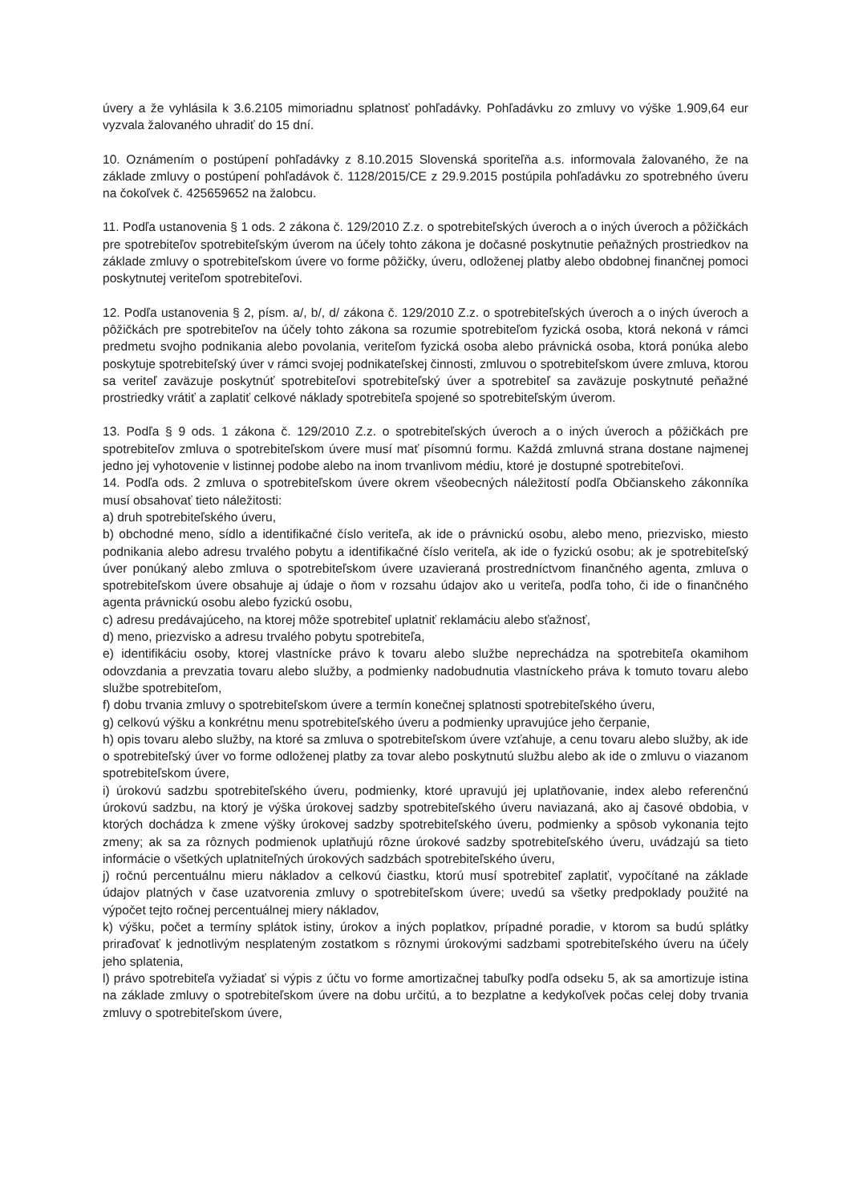úvery a že vyhlásila k 3.6.2105 mimoriadnu splatnosť pohľadávky. Pohľadávku zo zmluvy vo výške 1.909,64 eur vyzvala žalovaného uhradiť do 15 dní.
10. Oznámením o postúpení pohľadávky z 8.10.2015 Slovenská sporiteľňa a.s. informovala žalovaného, že na základe zmluvy o postúpení pohľadávok č. 1128/2015/CE z 29.9.2015 postúpila pohľadávku zo spotrebného úveru na čokoľvek č. 425659652 na žalobcu.
11. Podľa ustanovenia § 1 ods. 2 zákona č. 129/2010 Z.z. o spotrebiteľských úveroch a o iných úveroch a pôžičkách pre spotrebiteľov spotrebiteľským úverom na účely tohto zákona je dočasné poskytnutie peňažných prostriedkov na základe zmluvy o spotrebiteľskom úvere vo forme pôžičky, úveru, odloženej platby alebo obdobnej finančnej pomoci poskytnutej veriteľom spotrebiteľovi.
12. Podľa ustanovenia § 2, písm. a/, b/, d/ zákona č. 129/2010 Z.z. o spotrebiteľských úveroch a o iných úveroch a pôžičkách pre spotrebiteľov na účely tohto zákona sa rozumie spotrebiteľom fyzická osoba, ktorá nekoná v rámci predmetu svojho podnikania alebo povolania, veriteľom fyzická osoba alebo právnická osoba, ktorá ponúka alebo poskytuje spotrebiteľský úver v rámci svojej podnikateľskej činnosti, zmluvou o spotrebiteľskom úvere zmluva, ktorou sa veriteľ zaväzuje poskytnúť spotrebiteľovi spotrebiteľský úver a spotrebiteľ sa zaväzuje poskytnuté peňažné prostriedky vrátiť a zaplatiť celkové náklady spotrebiteľa spojené so spotrebiteľským úverom.
13. Podľa § 9 ods. 1 zákona č. 129/2010 Z.z. o spotrebiteľských úveroch a o iných úveroch a pôžičkách pre spotrebiteľov zmluva o spotrebiteľskom úvere musí mať písomnú formu. Každá zmluvná strana dostane najmenej jedno jej vyhotovenie v listinnej podobe alebo na inom trvanlivom médiu, ktoré je dostupné spotrebiteľovi.
14. Podľa ods. 2 zmluva o spotrebiteľskom úvere okrem všeobecných náležitostí podľa Občianskeho zákonníka musí obsahovať tieto náležitosti:
a) druh spotrebiteľského úveru,
b) obchodné meno, sídlo a identifikačné číslo veriteľa, ak ide o právnickú osobu, alebo meno, priezvisko, miesto podnikania alebo adresu trvalého pobytu a identifikačné číslo veriteľa, ak ide o fyzickú osobu; ak je spotrebiteľský úver ponúkaný alebo zmluva o spotrebiteľskom úvere uzavieraná prostredníctvom finančného agenta, zmluva o spotrebiteľskom úvere obsahuje aj údaje o ňom v rozsahu údajov ako u veriteľa, podľa toho, či ide o finančného agenta právnickú osobu alebo fyzickú osobu,
c) adresu predávajúceho, na ktorej môže spotrebiteľ uplatniť reklamáciu alebo sťažnosť,
d) meno, priezvisko a adresu trvalého pobytu spotrebiteľa,
e) identifikáciu osoby, ktorej vlastnícke právo k tovaru alebo službe neprechádza na spotrebiteľa okamihom odovzdania a prevzatia tovaru alebo služby, a podmienky nadobudnutia vlastníckeho práva k tomuto tovaru alebo službe spotrebiteľom,
f) dobu trvania zmluvy o spotrebiteľskom úvere a termín konečnej splatnosti spotrebiteľského úveru,
g) celkovú výšku a konkrétnu menu spotrebiteľského úveru a podmienky upravujúce jeho čerpanie,
h) opis tovaru alebo služby, na ktoré sa zmluva o spotrebiteľskom úvere vzťahuje, a cenu tovaru alebo služby, ak ide o spotrebiteľský úver vo forme odloženej platby za tovar alebo poskytnutú službu alebo ak ide o zmluvu o viazanom spotrebiteľskom úvere,
i) úrokovú sadzbu spotrebiteľského úveru, podmienky, ktoré upravujú jej uplatňovanie, index alebo referenčnú úrokovú sadzbu, na ktorý je výška úrokovej sadzby spotrebiteľského úveru naviazaná, ako aj časové obdobia, v ktorých dochádza k zmene výšky úrokovej sadzby spotrebiteľského úveru, podmienky a spôsob vykonania tejto zmeny; ak sa za rôznych podmienok uplatňujú rôzne úrokové sadzby spotrebiteľského úveru, uvádzajú sa tieto informácie o všetkých uplatniteľných úrokových sadzbách spotrebiteľského úveru,
j) ročnú percentuálnu mieru nákladov a celkovú čiastku, ktorú musí spotrebiteľ zaplatiť, vypočítané na základe údajov platných v čase uzatvorenia zmluvy o spotrebiteľskom úvere; uvedú sa všetky predpoklady použité na výpočet tejto ročnej percentuálnej miery nákladov,
k) výšku, počet a termíny splátok istiny, úrokov a iných poplatkov, prípadné poradie, v ktorom sa budú splátky priraďovať k jednotlivým nesplateným zostatkom s rôznymi úrokovými sadzbami spotrebiteľského úveru na účely jeho splatenia,
l) právo spotrebiteľa vyžiadať si výpis z účtu vo forme amortizačnej tabuľky podľa odseku 5, ak sa amortizuje istina na základe zmluvy o spotrebiteľskom úvere na dobu určitú, a to bezplatne a kedykoľvek počas celej doby trvania zmluvy o spotrebiteľskom úvere,